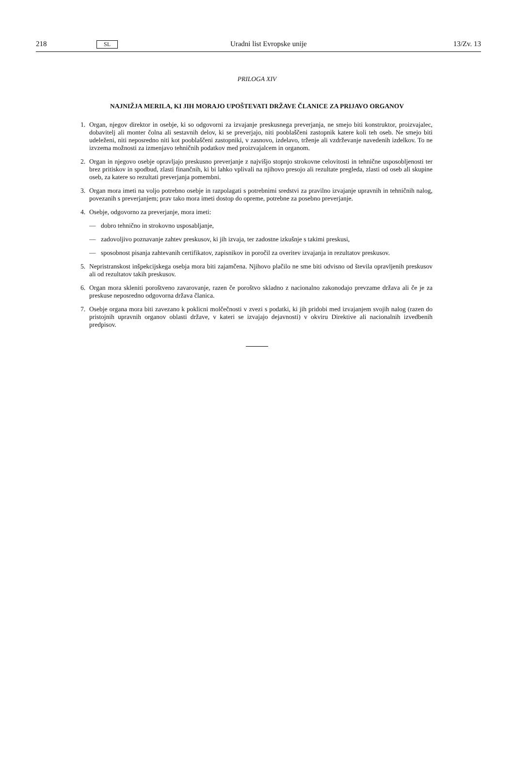218 SL Uradni list Evropske unije 13/Zv. 13
PRILOGA XIV
NAJNIŽJA MERILA, KI JIH MORAJO UPOŠTEVATI DRŽAVE ČLANICE ZA PRIJAVO ORGANOV
1. Organ, njegov direktor in osebje, ki so odgovorni za izvajanje preskusnega preverjanja, ne smejo biti konstruktor, proizvajalec, dobavitelj ali monter čolna ali sestavnih delov, ki se preverjajo, niti pooblaščeni zastopnik katere koli teh oseb. Ne smejo biti udeleženi, niti neposredno niti kot pooblaščeni zastopniki, v zasnovo, izdelavo, trženje ali vzdrževanje navedenih izdelkov. To ne izvzema možnosti za izmenjavo tehničnih podatkov med proizvajalcem in organom.
2. Organ in njegovo osebje opravljajo preskusno preverjanje z najvišjo stopnjo strokovne celovitosti in tehnične usposobljenosti ter brez pritiskov in spodbud, zlasti finančnih, ki bi lahko vplivali na njihovo presojo ali rezultate pregleda, zlasti od oseb ali skupine oseb, za katere so rezultati preverjanja pomembni.
3. Organ mora imeti na voljo potrebno osebje in razpolagati s potrebnimi sredstvi za pravilno izvajanje upravnih in tehničnih nalog, povezanih s preverjanjem; prav tako mora imeti dostop do opreme, potrebne za posebno preverjanje.
4. Osebje, odgovorno za preverjanje, mora imeti:
— dobro tehnično in strokovno usposabljanje,
— zadovoljivo poznavanje zahtev preskusov, ki jih izvaja, ter zadostne izkušnje s takimi preskusi,
— sposobnost pisanja zahtevanih certifikatov, zapisnikov in poročil za overitev izvajanja in rezultatov preskusov.
5. Nepristranskost inšpekcijskega osebja mora biti zajamčena. Njihovo plačilo ne sme biti odvisno od števila opravljenih preskusov ali od rezultatov takih preskusov.
6. Organ mora skleniti poroštveno zavarovanje, razen če poroštvo skladno z nacionalno zakonodajo prevzame država ali če je za preskuse neposredno odgovorna država članica.
7. Osebje organa mora biti zavezano k poklicni molčečnosti v zvezi s podatki, ki jih pridobi med izvajanjem svojih nalog (razen do pristojnih upravnih organov oblasti države, v kateri se izvajajo dejavnosti) v okviru Direktive ali nacionalnih izvedbenih predpisov.